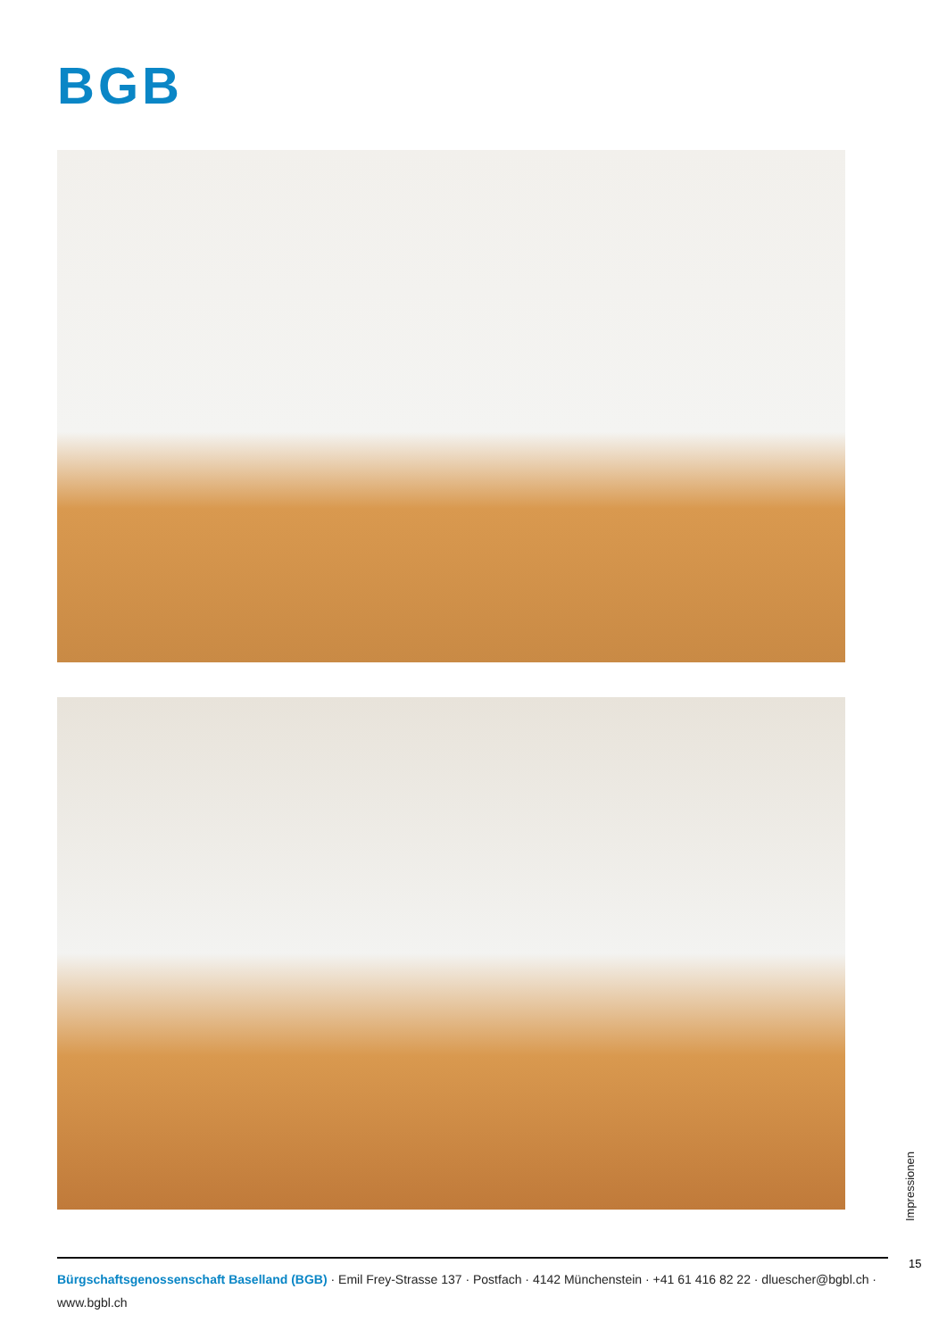BGB
Impressionen
15
Bürgschaftsgenossenschaft Baselland (BGB) · Emil Frey-Strasse 137 · Postfach · 4142 Münchenstein · +41 61 416 82 22 · dluescher@bgbl.ch · www.bgbl.ch